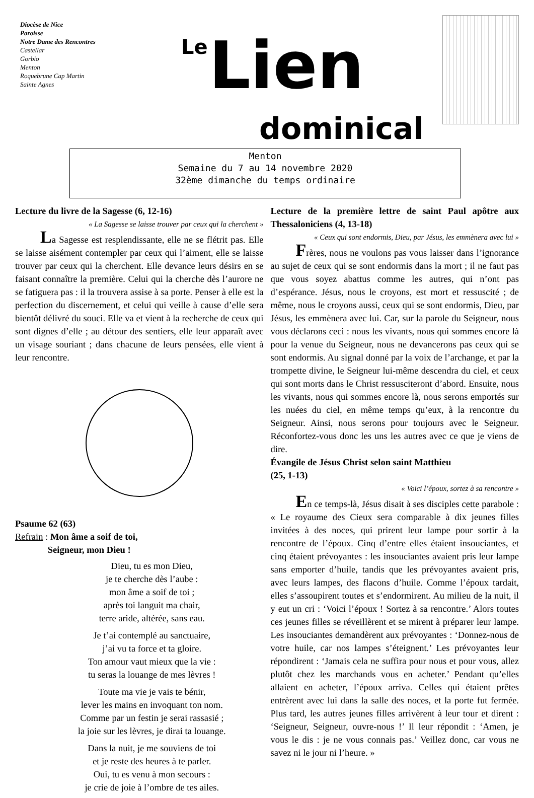Diocèse de Nice
Paroisse
Notre Dame des Rencontres
Castellar
Gorbio
Menton
Roquebrune Cap Martin
Sainte Agnes
Le Lien
dominical
Menton
Semaine du 7 au 14 novembre 2020
32ème dimanche du temps ordinaire
Lecture du livre de la Sagesse (6, 12-16)
« La Sagesse se laisse trouver par ceux qui la cherchent »
La Sagesse est resplendissante, elle ne se flétrit pas. Elle se laisse aisément contempler par ceux qui l’aiment, elle se laisse trouver par ceux qui la cherchent. Elle devance leurs désirs en se faisant connaître la première. Celui qui la cherche dès l’aurore ne se fatiguera pas : il la trouvera assise à sa porte. Penser à elle est la perfection du discernement, et celui qui veille à cause d’elle sera bientôt délivré du souci. Elle va et vient à la recherche de ceux qui sont dignes d’elle ; au détour des sentiers, elle leur apparaît avec un visage souriant ; dans chacune de leurs pensées, elle vient à leur rencontre.
Psaume 62 (63)
Refrain : Mon âme a soif de toi,
Seigneur, mon Dieu !
Dieu, tu es mon Dieu,
je te cherche dès l’aube :
mon âme a soif de toi ;
après toi languit ma chair,
terre aride, altérée, sans eau.
Je t’ai contemplé au sanctuaire,
j’ai vu ta force et ta gloire.
Ton amour vaut mieux que la vie :
tu seras la louange de mes lèvres !
Toute ma vie je vais te bénir,
lever les mains en invoquant ton nom.
Comme par un festin je serai rassasié ;
la joie sur les lèvres, je dirai ta louange.
Dans la nuit, je me souviens de toi
et je reste des heures à te parler.
Oui, tu es venu à mon secours :
je crie de joie à l’ombre de tes ailes.
Lecture de la première lettre de saint Paul apôtre aux Thessaloniciens (4, 13-18)
« Ceux qui sont endormis, Dieu, par Jésus, les emmènera avec lui »
Frères, nous ne voulons pas vous laisser dans l’ignorance au sujet de ceux qui se sont endormis dans la mort ; il ne faut pas que vous soyez abattus comme les autres, qui n’ont pas d’espérance. Jésus, nous le croyons, est mort et ressuscité ; de même, nous le croyons aussi, ceux qui se sont endormis, Dieu, par Jésus, les emmènera avec lui. Car, sur la parole du Seigneur, nous vous déclarons ceci : nous les vivants, nous qui sommes encore là pour la venue du Seigneur, nous ne devancerons pas ceux qui se sont endormis. Au signal donné par la voix de l’archange, et par la trompette divine, le Seigneur lui-même descendra du ciel, et ceux qui sont morts dans le Christ ressusciteront d’abord. Ensuite, nous les vivants, nous qui sommes encore là, nous serons emportés sur les nuées du ciel, en même temps qu’eux, à la rencontre du Seigneur. Ainsi, nous serons pour toujours avec le Seigneur. Réconfortez-vous donc les uns les autres avec ce que je viens de dire.
Évangile de Jésus Christ selon saint Matthieu
(25, 1-13)
« Voici l’époux, sortez à sa rencontre »
En ce temps-là, Jésus disait à ses disciples cette parabole : « Le royaume des Cieux sera comparable à dix jeunes filles invitées à des noces, qui prirent leur lampe pour sortir à la rencontre de l’époux. Cinq d’entre elles étaient insouciantes, et cinq étaient prévoyantes : les insouciantes avaient pris leur lampe sans emporter d’huile, tandis que les prévoyantes avaient pris, avec leurs lampes, des flacons d’huile. Comme l’époux tardait, elles s’assoupirent toutes et s’endormirent. Au milieu de la nuit, il y eut un cri : ‘Voici l’époux ! Sortez à sa rencontre.’ Alors toutes ces jeunes filles se réveillèrent et se mirent à préparer leur lampe. Les insouciantes demandèrent aux prévoyantes : ‘Donnez-nous de votre huile, car nos lampes s’éteignent.’ Les prévoyantes leur répondirent : ‘Jamais cela ne suffira pour nous et pour vous, allez plutôt chez les marchands vous en acheter.’ Pendant qu’elles allaient en acheter, l’époux arriva. Celles qui étaient prêtes entrèrent avec lui dans la salle des noces, et la porte fut fermée. Plus tard, les autres jeunes filles arrivèrent à leur tour et dirent : ‘Seigneur, Seigneur, ouvre-nous !’ Il leur répondit : ‘Amen, je vous le dis : je ne vous connais pas.’ Veillez donc, car vous ne savez ni le jour ni l’heure. »